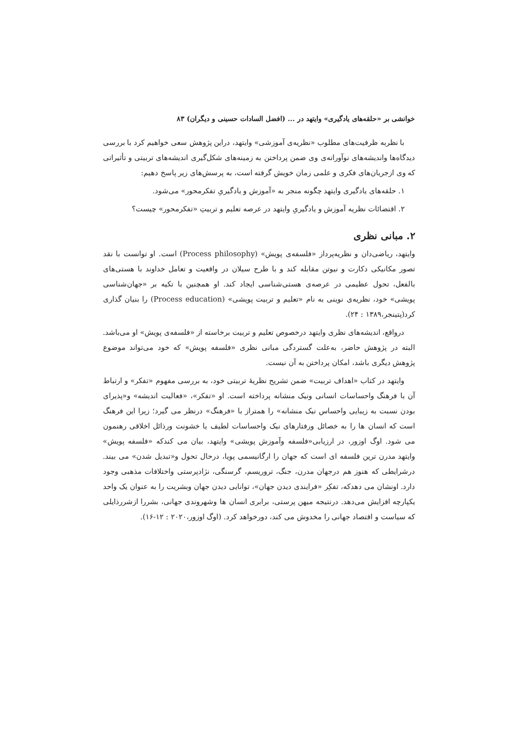خوانشی بر «حلقه‌های یادگیری» وایتهد در ... (افضل السادات حسینی و دیگران) ۸۳
با نظربه ظرفیت‌های مطلوب «نظریه‌ی آموزشی» وایتهد، دراین پژوهش سعی خواهیم کرد با بررسی دیدگاه‌ها واندیشه‌های نوآورانه‌ی وی ضمن پرداختن به زمینه‌های شکل‌گیری اندیشه‌های تربیتی و تأثیراتی که وی ازجریان‌های فکری و علمی زمان خویش گرفته است، به پرسش‌های زیر پاسخ دهیم:
۱. حلقه‌های یادگیری وایتهد چگونه منجر به «آموزش و یادگیریِ تفکرمحور» می‌شود.
۲. اقتضائات نظریه آموزش و یادگیریِ وایتهد در عرصه تعلیم و تربیتِ «تفکرمحور» چیست؟
۲. مبانی نظری
وایتهد، ریاضی‌دان و نظریه‌پرداز «فلسفه‌ی پویش» (Process philosophy) است. او توانست با نقد تصور مکانیکی دکارت و نیوتن مقابله کند و با طرح سیلان در واقعیت و تعامل خداوند با هستی‌های بالفعل، تحول عظیمی در عرصه‌ی هستی‌شناسی ایجاد کند. او همچنین با تکیه بر «جهان‌شناسی پویشی» خود، نظریه‌ی نوینی به نام «تعلیم و تربیت پویشی» (Process education) را بنیان گذاری کرد(پتینجر،۱۳۸۹ : ۲۴).
درواقع، اندیشه‌های نظری وایتهد درخصوص تعلیم و تربیت برخاسته از «فلسفه‌ی پویش» او می‌باشد. البته در پژوهش حاضر، به‌علت گستردگی مبانی نظری «فلسفه پویش» که خود می‌تواند موضوع پژوهش دیگری باشد، امکان پرداختن به آن نیست.
وایتهد در کتاب «اهداف تربیت» ضمن تشریح نظریهٔ تربیتی خود، به بررسی مفهوم «تفکر» و ارتباط آن با فرهنگ واحساسات انسانی ونیک منشانه پرداخته است. او «تفکر»، «فعالیت اندیشه» و«پذیرای بودن نسبت به زیبایی واحساس نیک منشانه» را همتراز با «فرهنگ» درنظر می گیرد؛ زیرا این فرهنگ است که انسان ها را به خصائل ورفتارهای نیک واحساسات لطیف یا خشونت ورذائل اخلاقی رهنمون می شود. اوگ اوزور، در ارزیابی«فلسفه وآموزش پویشی» وایتهد، بیان می کندکه «فلسفه پویش» وایتهد مدرن ترین فلسفه ای است که جهان را ارگانیسمی پویا، درحال تحول و«تبدیل شدن» می بیند. درشرایطی که هنوز هم درجهان مدرن، جنگ، تروریسم، گرسنگی، نژادپرستی واختلافات مذهبی وجود دارد. اونشان می دهدکه، تفکِر «فرایندی دیدن جهان»، توانایی دیدن جهان وبشریت را به عنوان یک واحد یکپارچه افزایش می‌دهد. درنتیجه میهن پرستی، برابری انسان ها وشهروندی جهانی، بشررا ازشررذایلی که سیاست و اقتصاد جهانی را مخدوش می کند، دورخواهد کرد. (اوگ اوزور،۲۰۲۰ : ۱۲-۱۶).